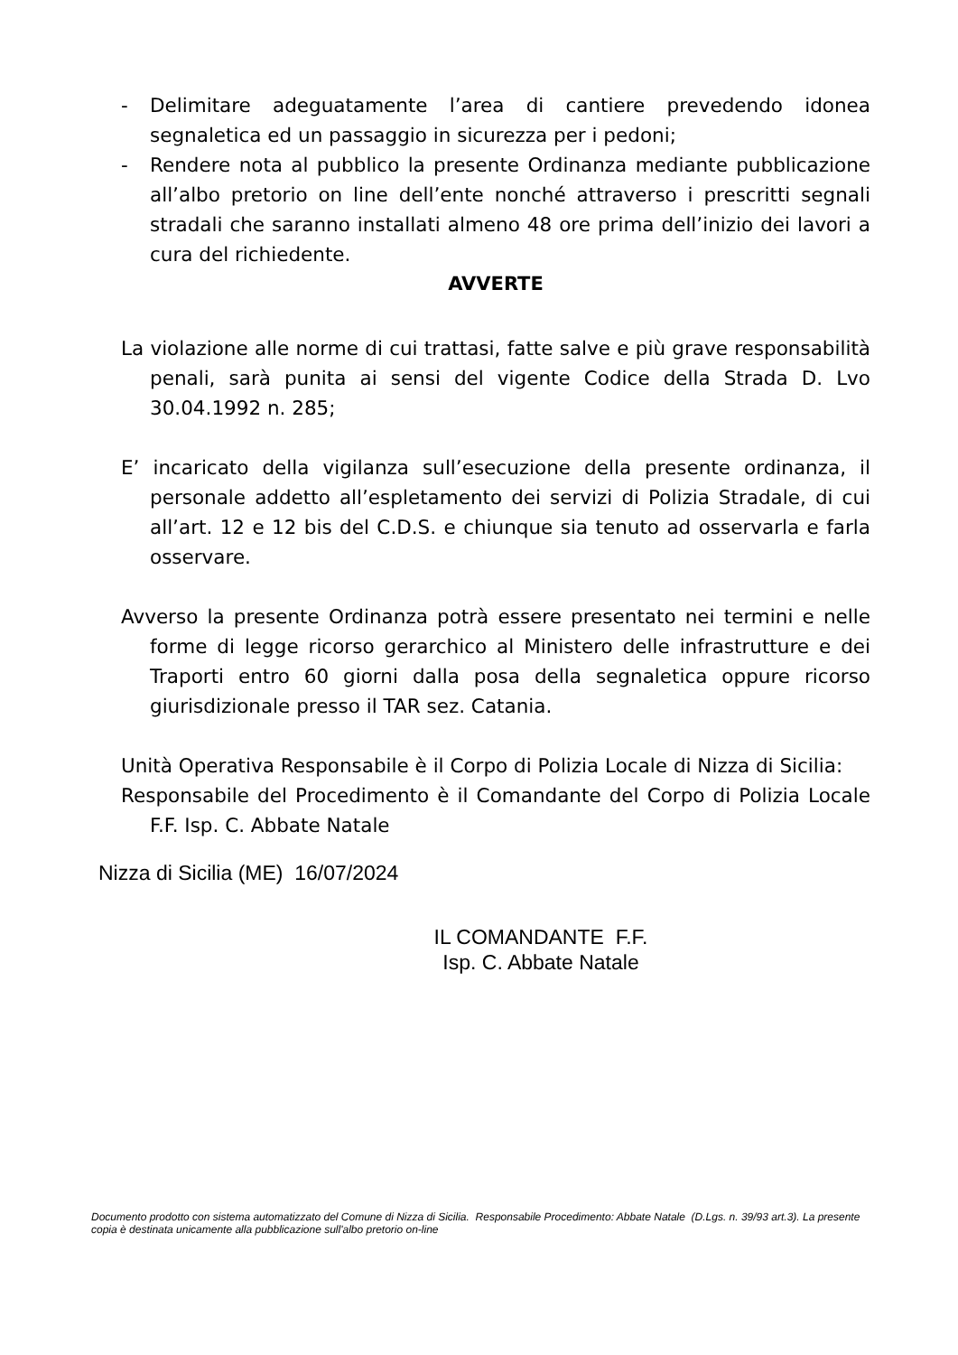- Delimitare adeguatamente l’area di cantiere prevedendo idonea segnaletica ed un passaggio in sicurezza per i pedoni;
- Rendere nota al pubblico la presente Ordinanza mediante pubblicazione all’albo pretorio on line dell’ente nonché attraverso i prescritti segnali stradali che saranno installati almeno 48 ore prima dell’inizio dei lavori a cura del richiedente.
AVVERTE
La violazione alle norme di cui trattasi, fatte salve e più grave responsabilità penali, sarà punita ai sensi del vigente Codice della Strada D. Lvo 30.04.1992 n. 285;
E’ incaricato della vigilanza sull’esecuzione della presente ordinanza, il personale addetto all’espletamento dei servizi di Polizia Stradale, di cui all’art. 12 e 12 bis del C.D.S. e chiunque sia tenuto ad osservarla e farla osservare.
Avverso la presente Ordinanza potrà essere presentato nei termini e nelle forme di legge ricorso gerarchico al Ministero delle infrastrutture e dei Traporti entro 60 giorni dalla posa della segnaletica oppure ricorso giurisdizionale presso il TAR sez. Catania.
Unità Operativa Responsabile è il Corpo di Polizia Locale di Nizza di Sicilia:
Responsabile del Procedimento è il Comandante del Corpo di Polizia Locale F.F. Isp. C. Abbate Natale
Nizza di Sicilia (ME) 16/07/2024
IL COMANDANTE F.F.
Isp. C. Abbate Natale
Documento prodotto con sistema automatizzato del Comune di Nizza di Sicilia. Responsabile Procedimento: Abbate Natale (D.Lgs. n. 39/93 art.3). La presente copia è destinata unicamente alla pubblicazione sull'albo pretorio on-line